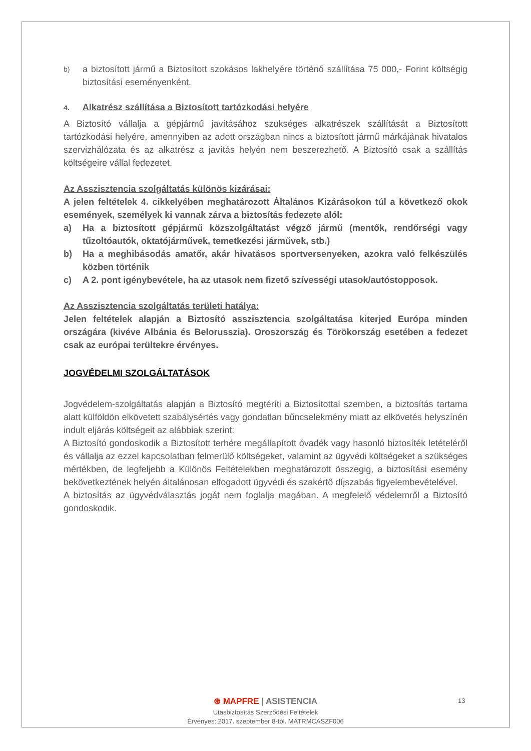b)
a biztosított jármű a Biztosított szokásos lakhelyére történő szállítása 75 000,- Forint költségig biztosítási eseményenként.
4. Alkatrész szállítása a Biztosított tartózkodási helyére
A Biztosító vállalja a gépjármű javításához szükséges alkatrészek szállítását a Biztosított tartózkodási helyére, amennyiben az adott országban nincs a biztosított jármű márkájának hivatalos szervizhálózata és az alkatrész a javítás helyén nem beszerezhető. A Biztosító csak a szállítás költségeire vállal fedezetet.
Az Asszisztencia szolgáltatás különös kizárásai:
A jelen feltételek 4. cikkelyében meghatározott Általános Kizárásokon túl a következő okok események, személyek ki vannak zárva a biztosítás fedezete alól:
a) Ha a biztosított gépjármű közszolgáltatást végző jármű (mentők, rendőrségi vagy tűzoltóautók, oktatójárművek, temetkezési járművek, stb.)
b) Ha a meghibásodás amatőr, akár hivatásos sportversenyeken, azokra való felkészülés közben történik
c) A 2. pont igénybevétele, ha az utasok nem fizető szívességi utasok/autóstopposok.
Az Asszisztencia szolgáltatás területi hatálya:
Jelen feltételek alapján a Biztosító asszisztencia szolgáltatása kiterjed Európa minden országára (kivéve Albánia és Belorusszia). Oroszország és Törökország esetében a fedezet csak az európai terültekre érvényes.
JOGVÉDELMI SZOLGÁLTATÁSOK
Jogvédelem-szolgáltatás alapján a Biztosító megtéríti a Biztosítottal szemben, a biztosítás tartama alatt külföldön elkövetett szabálysértés vagy gondatlan bűncselekmény miatt az elkövetés helyszínén indult eljárás költségeit az alábbiak szerint:
A Biztosító gondoskodik a Biztosított terhére megállapított óvadék vagy hasonló biztosíték letételéről és vállalja az ezzel kapcsolatban felmerülő költségeket, valamint az ügyvédi költségeket a szükséges mértékben, de legfeljebb a Különös Feltételekben meghatározott összegig, a biztosítási esemény bekövetkeztének helyén általánosan elfogadott ügyvédi és szakértő díjszabás figyelembevételével.
A biztosítás az ügyvédválasztás jogát nem foglalja magában. A megfelelő védelemről a Biztosító gondoskodik.
⊛ MAPFRE | ASISTENCIA
Utasbiztosítás Szerződési Feltételek
Érvényes: 2017. szeptember 8-tól. MATRMCASZF006
13